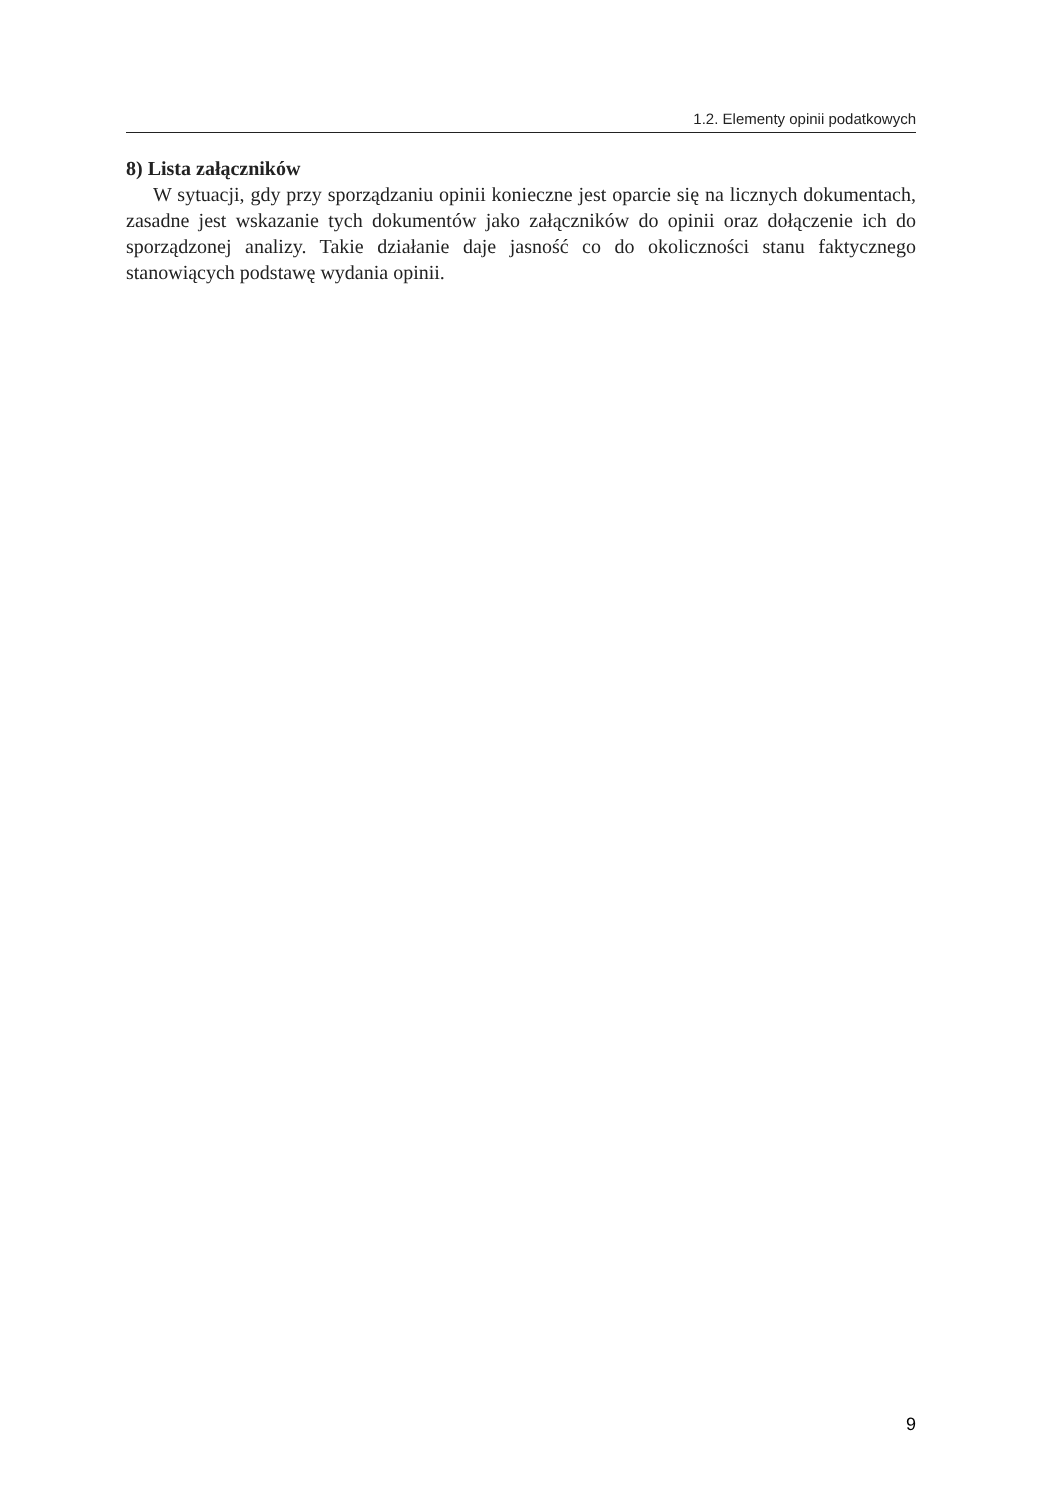1.2. Elementy opinii podatkowych
8) Lista załączników
W sytuacji, gdy przy sporządzaniu opinii konieczne jest oparcie się na licznych dokumentach, zasadne jest wskazanie tych dokumentów jako załączników do opinii oraz dołączenie ich do sporządzonej analizy. Takie działanie daje jasność co do okoliczności stanu faktycznego stanowiących podstawę wydania opinii.
9